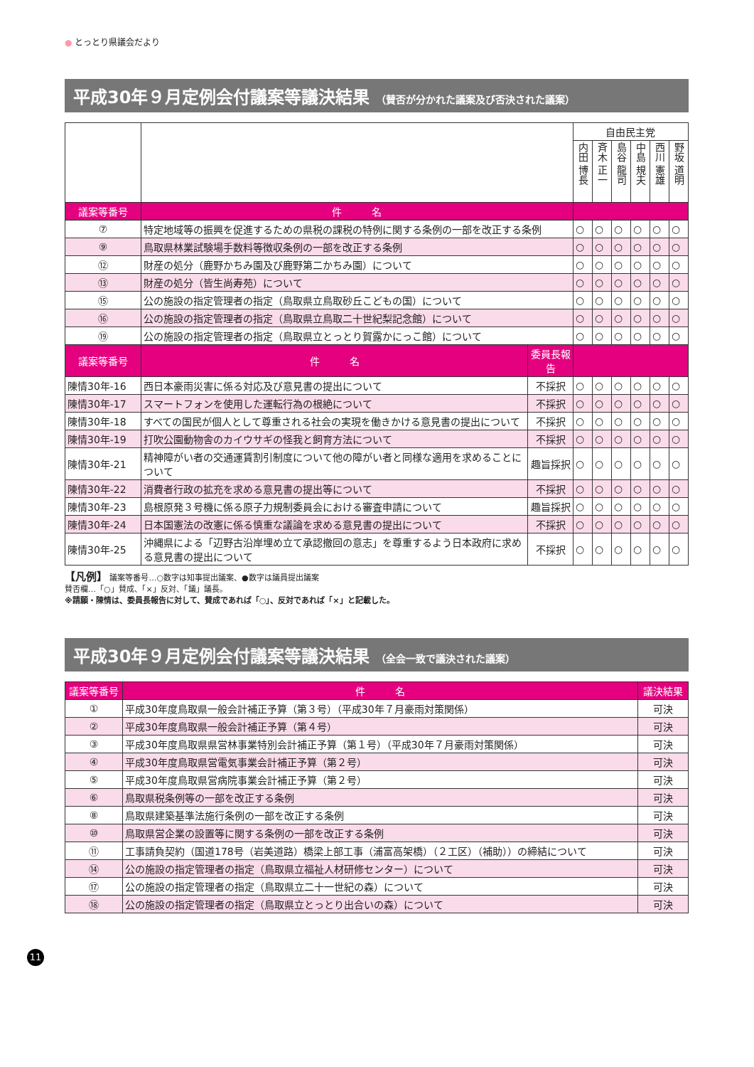● とっとり県議会だより
平成30年９月定例会付議案等議決結果 （賛否が分かれた議案及び否決された議案）
| | | | 自由民主党 | | | | | |
| | | | 内田 博長 | 斉木 正一 | 島谷 龍司 | 中島 規夫 | 西川 憲雄 | 野坂 道明 |
| 議案等番号 | 件 名 | | | | | | | |
| ⑦ | 特定地域等の振興を促進するための県税の課税の特例に関する条例の一部を改正する条例 | | ○ | ○ | ○ | ○ | ○ | ○ |
| ⑨ | 鳥取県林業試験場手数料等徴収条例の一部を改正する条例 | | ○ | ○ | ○ | ○ | ○ | ○ |
| ⑫ | 財産の処分（鹿野かちみ園及び鹿野第二かちみ園）について | | ○ | ○ | ○ | ○ | ○ | ○ |
| ⑬ | 財産の処分（皆生尚寿苑）について | | ○ | ○ | ○ | ○ | ○ | ○ |
| ⑮ | 公の施設の指定管理者の指定（鳥取県立鳥取砂丘こどもの国）について | | ○ | ○ | ○ | ○ | ○ | ○ |
| ⑯ | 公の施設の指定管理者の指定（鳥取県立鳥取二十世紀梨記念館）について | | ○ | ○ | ○ | ○ | ○ | ○ |
| ⑲ | 公の施設の指定管理者の指定（鳥取県立とっとり賀露かにっこ館）について | | ○ | ○ | ○ | ○ | ○ | ○ |
| 議案等番号 | 件 名 | 委員長報告 | | | | | | |
| 陳情30年-16 | 西日本豪雨災害に係る対応及び意見書の提出について | 不採択 | ○ | ○ | ○ | ○ | ○ | ○ |
| 陳情30年-17 | スマートフォンを使用した運転行為の根絶について | 不採択 | ○ | ○ | ○ | ○ | ○ | ○ |
| 陳情30年-18 | すべての国民が個人として尊重される社会の実現を働きかける意見書の提出について | 不採択 | ○ | ○ | ○ | ○ | ○ | ○ |
| 陳情30年-19 | 打吹公園動物舎のカイウサギの怪我と飼育方法について | 不採択 | ○ | ○ | ○ | ○ | ○ | ○ |
| 陳情30年-21 | 精神障がい者の交通運賃割引制度について他の障がい者と同様な適用を求めることについて | 趣旨採択 | ○ | ○ | ○ | ○ | ○ | ○ |
| 陳情30年-22 | 消費者行政の拡充を求める意見書の提出等について | 不採択 | ○ | ○ | ○ | ○ | ○ | ○ |
| 陳情30年-23 | 島根原発３号機に係る原子力規制委員会における審査申請について | 趣旨採択 | ○ | ○ | ○ | ○ | ○ | ○ |
| 陳情30年-24 | 日本国憲法の改憲に係る慎重な議論を求める意見書の提出について | 不採択 | ○ | ○ | ○ | ○ | ○ | ○ |
| 陳情30年-25 | 沖縄県による「辺野古沿岸埋め立て承認撤回の意志」を尊重するよう日本政府に求める意見書の提出について | 不採択 | ○ | ○ | ○ | ○ | ○ | ○ |
【凡例】 議案等番号…○数字は知事提出議案、●数字は議員提出議案
賛否欄…「○」賛成、「×」反対、「議」議長。
※請願・陳情は、委員長報告に対して、賛成であれば「○」、反対であれば「×」と記載した。
平成30年９月定例会付議案等議決結果 （全会一致で議決された議案）
| 議案等番号 | 件 名 | 議決結果 |
| --- | --- | --- |
| ① | 平成30年度鳥取県一般会計補正予算（第３号）（平成30年７月豪雨対策関係） | 可決 |
| ② | 平成30年度鳥取県一般会計補正予算（第４号） | 可決 |
| ③ | 平成30年度鳥取県県営林事業特別会計補正予算（第１号）（平成30年７月豪雨対策関係） | 可決 |
| ④ | 平成30年度鳥取県営電気事業会計補正予算（第２号） | 可決 |
| ⑤ | 平成30年度鳥取県営病院事業会計補正予算（第２号） | 可決 |
| ⑥ | 鳥取県税条例等の一部を改正する条例 | 可決 |
| ⑧ | 鳥取県建築基準法施行条例の一部を改正する条例 | 可決 |
| ⑩ | 鳥取県営企業の設置等に関する条例の一部を改正する条例 | 可決 |
| ⑪ | 工事請負契約（国道178号（岩美道路）橋梁上部工事（浦富高架橋）（２工区）（補助））の締結について | 可決 |
| ⑭ | 公の施設の指定管理者の指定（鳥取県立福祉人材研修センター）について | 可決 |
| ⑰ | 公の施設の指定管理者の指定（鳥取県立二十一世紀の森）について | 可決 |
| ⑱ | 公の施設の指定管理者の指定（鳥取県立とっとり出合いの森）について | 可決 |
11